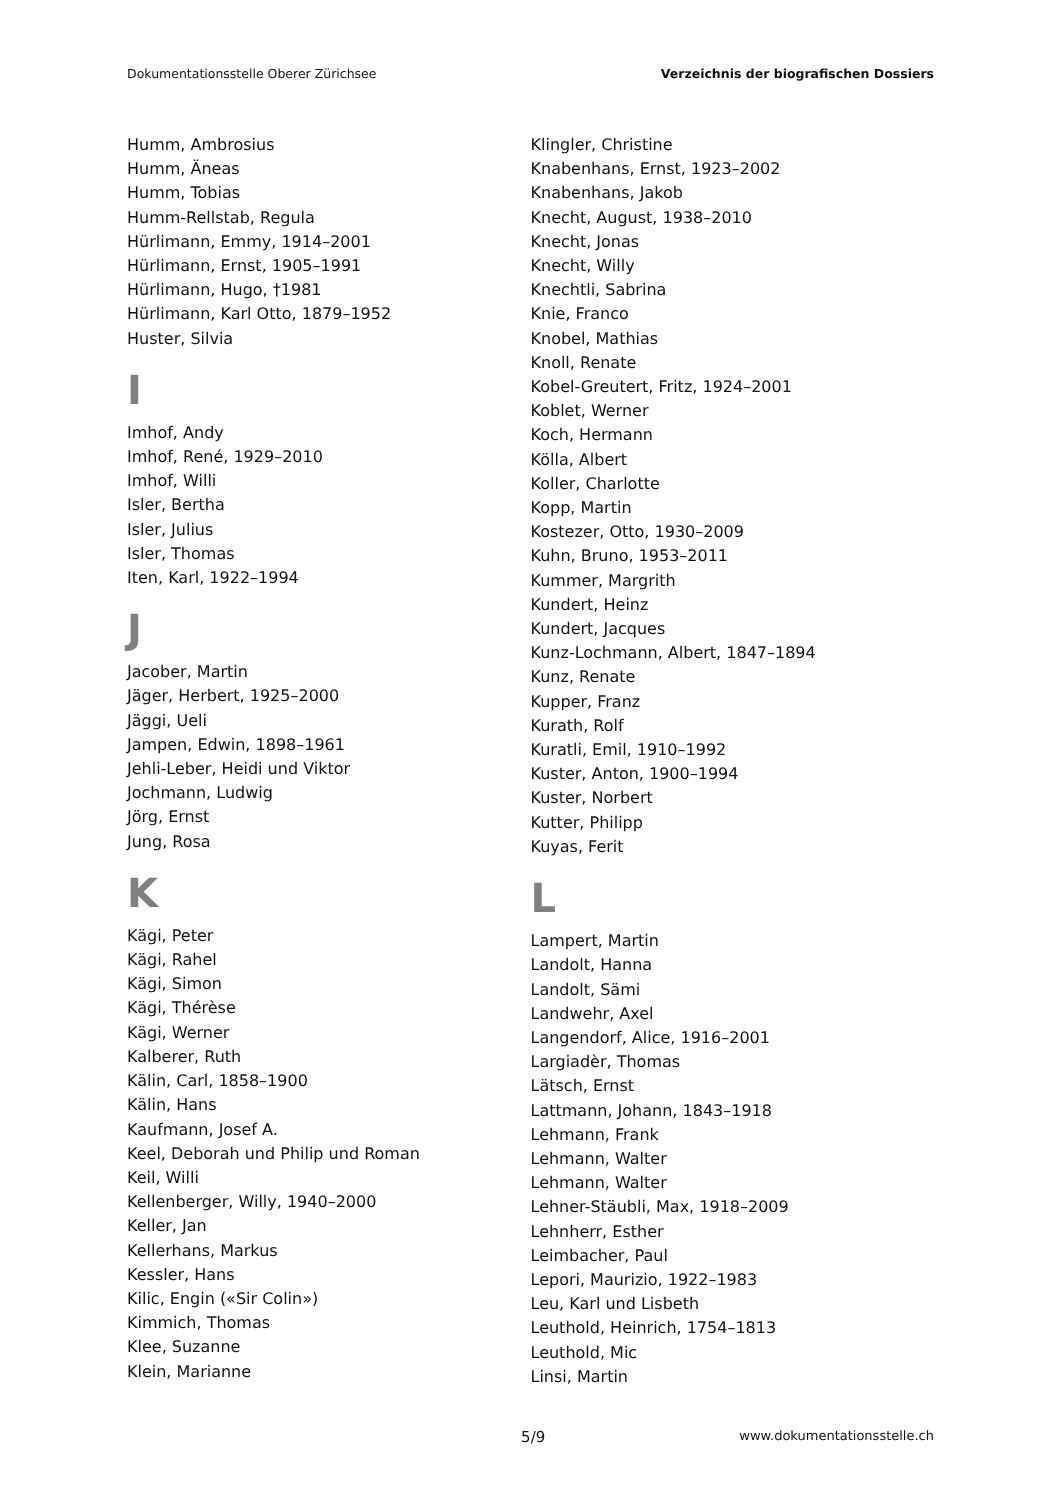Dokumentationsstelle Oberer Zürichsee Verzeichnis der biografischen Dossiers
Humm, Ambrosius
Humm, Äneas
Humm, Tobias
Humm-Rellstab, Regula
Hürlimann, Emmy, 1914–2001
Hürlimann, Ernst, 1905–1991
Hürlimann, Hugo, †1981
Hürlimann, Karl Otto, 1879–1952
Huster, Silvia
I
Imhof, Andy
Imhof, René, 1929–2010
Imhof, Willi
Isler, Bertha
Isler, Julius
Isler, Thomas
Iten, Karl, 1922–1994
J
Jacober, Martin
Jäger, Herbert, 1925–2000
Jäggi, Ueli
Jampen, Edwin, 1898–1961
Jehli-Leber, Heidi und Viktor
Jochmann, Ludwig
Jörg, Ernst
Jung, Rosa
K
Kägi, Peter
Kägi, Rahel
Kägi, Simon
Kägi, Thérèse
Kägi, Werner
Kalberer, Ruth
Kälin, Carl, 1858–1900
Kälin, Hans
Kaufmann, Josef A.
Keel, Deborah und Philip und Roman
Keil, Willi
Kellenberger, Willy, 1940–2000
Keller, Jan
Kellerhans, Markus
Kessler, Hans
Kilic, Engin («Sir Colin»)
Kimmich, Thomas
Klee, Suzanne
Klein, Marianne
Klingler, Christine
Knabenhans, Ernst, 1923–2002
Knabenhans, Jakob
Knecht, August, 1938–2010
Knecht, Jonas
Knecht, Willy
Knechtli, Sabrina
Knie, Franco
Knobel, Mathias
Knoll, Renate
Kobel-Greutert, Fritz, 1924–2001
Koblet, Werner
Koch, Hermann
Kölla, Albert
Koller, Charlotte
Kopp, Martin
Kostezer, Otto, 1930–2009
Kuhn, Bruno, 1953–2011
Kummer, Margrith
Kundert, Heinz
Kundert, Jacques
Kunz-Lochmann, Albert, 1847–1894
Kunz, Renate
Kupper, Franz
Kurath, Rolf
Kuratli, Emil, 1910–1992
Kuster, Anton, 1900–1994
Kuster, Norbert
Kutter, Philipp
Kuyas, Ferit
L
Lampert, Martin
Landolt, Hanna
Landolt, Sämi
Landwehr, Axel
Langendorf, Alice, 1916–2001
Largiadèr, Thomas
Lätsch, Ernst
Lattmann, Johann, 1843–1918
Lehmann, Frank
Lehmann, Walter
Lehmann, Walter
Lehner-Stäubli, Max, 1918–2009
Lehnherr, Esther
Leimbacher, Paul
Lepori, Maurizio, 1922–1983
Leu, Karl und Lisbeth
Leuthold, Heinrich, 1754–1813
Leuthold, Mic
Linsi, Martin
5/9 www.dokumentationsstelle.ch